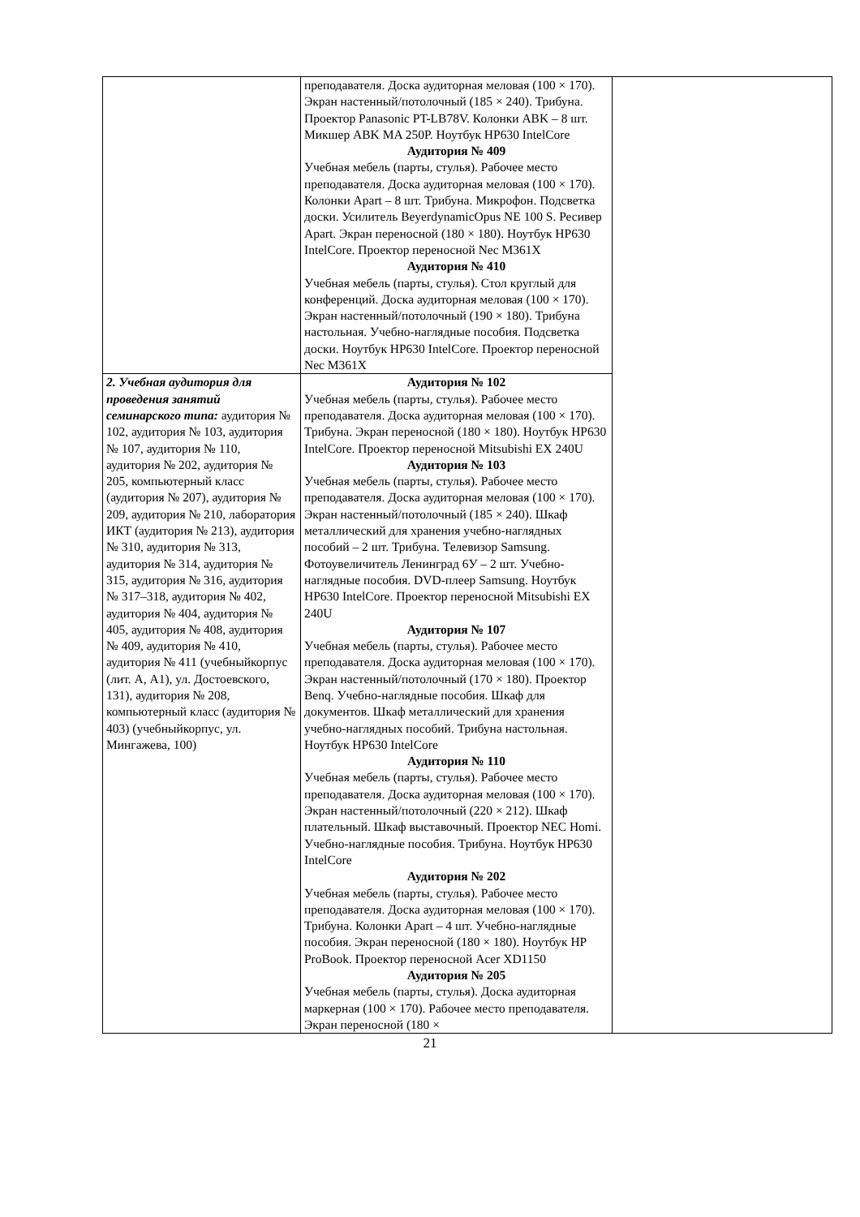| | преподавателя. Доска аудиторная меловая (100 × 170). Экран настенный/потолочный (185 × 240). Трибуна. Проектор Panasonic PT-LB78V. Колонки ABK – 8 шт. Микшер ABK MA 250P. Ноутбук HP630 IntelCore Аудитория № 409 Учебная мебель (парты, стулья). Рабочее место преподавателя. Доска аудиторная меловая (100 × 170). Колонки Apart – 8 шт. Трибуна. Микрофон. Подсветка доски. Усилитель BeyerdynamicOpus NE 100 S. Ресивер Apart. Экран переносной (180 × 180). Ноутбук HP630 IntelCore. Проектор переносной Nec M361X Аудитория № 410 Учебная мебель (парты, стулья). Стол круглый для конференций. Доска аудиторная меловая (100 × 170). Экран настенный/потолочный (190 × 180). Трибуна настольная. Учебно-наглядные пособия. Подсветка доски. Ноутбук HP630 IntelCore. Проектор переносной Nec M361X | |
| 2. Учебная аудитория для проведения занятий семинарского типа: аудитория № 102, аудитория № 103, аудитория № 107, аудитория № 110, аудитория № 202, аудитория № 205, компьютерный класс (аудитория № 207), аудитория № 209, аудитория № 210, лаборатория ИКТ (аудитория № 213), аудитория № 310, аудитория № 313, аудитория № 314, аудитория № 315, аудитория № 316, аудитория № 317–318, аудитория № 402, аудитория № 404, аудитория № 405, аудитория № 408, аудитория № 409, аудитория № 410, аудитория № 411 (учебныйкорпус (лит. А, А1), ул. Достоевского, 131), аудитория № 208, компьютерный класс (аудитория № 403) (учебныйкорпус, ул. Мингажева, 100) | Аудитория № 102 Учебная мебель (парты, стулья). Рабочее место преподавателя. Доска аудиторная меловая (100 × 170). Трибуна. Экран переносной (180 × 180). Ноутбук HP630 IntelCore. Проектор переносной Mitsubishi EX 240U Аудитория № 103 Учебная мебель (парты, стулья). Рабочее место преподавателя. Доска аудиторная меловая (100 × 170). Экран настенный/потолочный (185 × 240). Шкаф металлический для хранения учебно-наглядных пособий – 2 шт. Трибуна. Телевизор Samsung. Фотоувеличитель Ленинград 6У – 2 шт. Учебно-наглядные пособия. DVD-плеер Samsung. Ноутбук HP630 IntelCore. Проектор переносной Mitsubishi EX 240U Аудитория № 107 Учебная мебель (парты, стулья). Рабочее место преподавателя. Доска аудиторная меловая (100 × 170). Экран настенный/потолочный (170 × 180). Проектор Benq. Учебно-наглядные пособия. Шкаф для документов. Шкаф металлический для хранения учебно-наглядных пособий. Трибуна настольная. Ноутбук HP630 IntelCore Аудитория № 110 Учебная мебель (парты, стулья). Рабочее место преподавателя. Доска аудиторная меловая (100 × 170). Экран настенный/потолочный (220 × 212). Шкаф плательный. Шкаф выставочный. Проектор NEC Homi. Учебно-наглядные пособия. Трибуна. Ноутбук HP630 IntelCore Аудитория № 202 Учебная мебель (парты, стулья). Рабочее место преподавателя. Доска аудиторная меловая (100 × 170). Трибуна. Колонки Apart – 4 шт. Учебно-наглядные пособия. Экран переносной (180 × 180). Ноутбук HP ProBook. Проектор переносной Acer XD1150 Аудитория № 205 Учебная мебель (парты, стулья). Доска аудиторная маркерная (100 × 170). Рабочее место преподавателя. Экран переносной (180 × | |
21